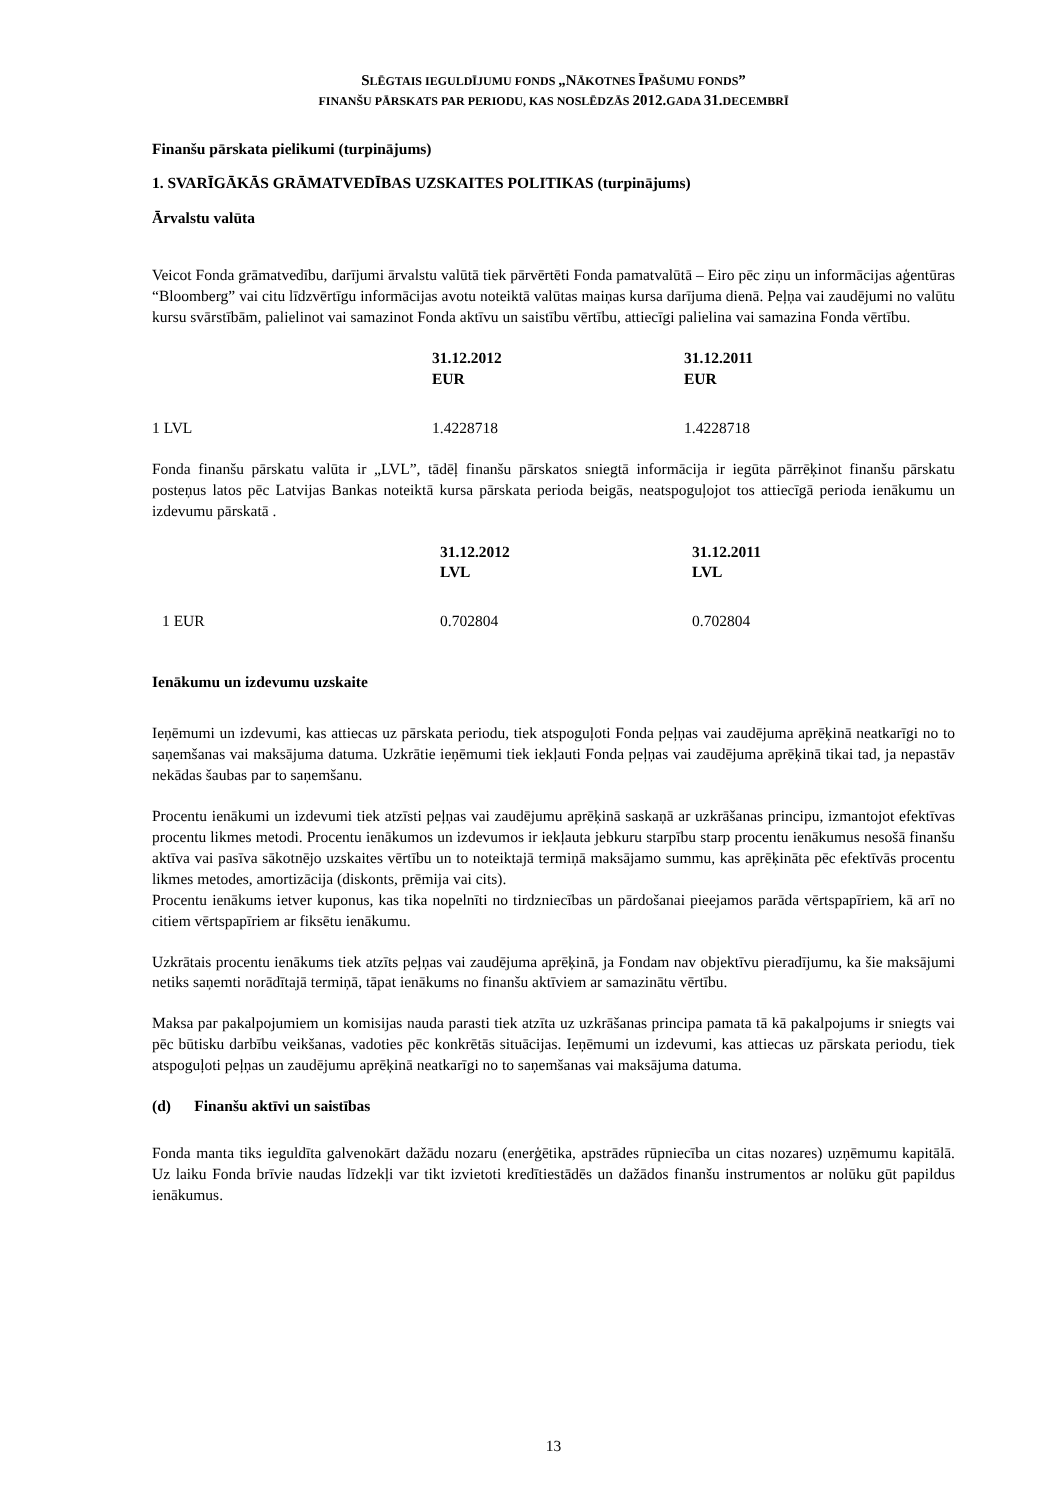SLĒGTAIS IEGULDĪJUMU FONDS „NĀKOTNES ĪPAŠUMU FONDS”
FINANŠU PĀRSKATS PAR PERIODU, KAS NOSLĒDZĀS 2012. GADA 31. DECEMBRĪ
Finanšu pārskata pielikumi (turpinājums)
1. SVARĪGĀKĀS GRĀMATVEDĪBAS UZSKAITES POLITIKAS (turpinājums)
Ārvalstu valūta
Veicot Fonda grāmatvedību, darījumi ārvalstu valūtā tiek pārvērtēti Fonda pamatvalūtā – Eiro pēc ziņu un informācijas aģentūras “Bloomberg” vai citu līdzvērtīgu informācijas avotu noteiktā valūtas maiņas kursa darījuma dienā. Peļņa vai zaudējumi no valūtu kursu svārstībām, palielinot vai samazinot Fonda aktīvu un saistību vērtību, attiecīgi palielina vai samazina Fonda vērtību.
| | 31.12.2012 EUR | 31.12.2011 EUR |
| --- | --- | --- |
| 1 LVL | 1.4228718 | 1.4228718 |
Fonda finanšu pārskatu valūta ir „LVL”, tādēļ finanšu pārskatos sniegtā informācija ir iegūta pārrēķinot finanšu pārskatu posteņus latos pēc Latvijas Bankas noteiktā kursa pārskata perioda beigās, neatspoguļojot tos attiecīgā perioda ienākumu un izdevumu pārskatā .
| | 31.12.2012 LVL | 31.12.2011 LVL |
| --- | --- | --- |
| 1 EUR | 0.702804 | 0.702804 |
Ienākumu un izdevumu uzskaite
Ieņēmumi un izdevumi, kas attiecas uz pārskata periodu, tiek atspoguļoti Fonda peļņas vai zaudējuma aprēķinā neatkarīgi no to saņemšanas vai maksājuma datuma. Uzkrātie ieņēmumi tiek iekļauti Fonda peļņas vai zaudējuma aprēķinā tikai tad, ja nepastāv nekādas šaubas par to saņemšanu.
Procentu ienākumi un izdevumi tiek atzīsti peļņas vai zaudējumu aprēķinā saskaņā ar uzkrāšanas principu, izmantojot efektīvas procentu likmes metodi. Procentu ienākumos un izdevumos ir iekļauta jebkuru starpību starp procentu ienākumus nesošā finanšu aktīva vai pasīva sākotnējo uzskaites vērtību un to noteiktajā termiņā maksājamo summu, kas aprēķināta pēc efektīvās procentu likmes metodes, amortizācija (diskonts, prēmija vai cits).
Procentu ienākums ietver kuponus, kas tika nopelnīti no tirdzniecības un pārdošanai pieejamos parāda vērtspapīriem, kā arī no citiem vērtspapīriem ar fiksētu ienākumu.
Uzkrātais procentu ienākums tiek atzīts peļņas vai zaudējuma aprēķinā, ja Fondam nav objektīvu pieradījumu, ka šie maksājumi netiks saņemti norādītajā termiņā, tāpat ienākums no finanšu aktīviem ar samazinātu vērtību.
Maksa par pakalpojumiem un komisijas nauda parasti tiek atzīta uz uzkrāšanas principa pamata tā kā pakalpojums ir sniegts vai pēc būtisku darbību veikšanas, vadoties pēc konkrētās situācijas. Ieņēmumi un izdevumi, kas attiecas uz pārskata periodu, tiek atspoguļoti peļņas un zaudējumu aprēķinā neatkarīgi no to saņemšanas vai maksājuma datuma.
(d) Finanšu aktīvi un saistības
Fonda manta tiks ieguldīta galvenokārt dažādu nozaru (enerģētika, apstrādes rūpniecība un citas nozares) uzņēmumu kapitālā. Uz laiku Fonda brīvie naudas līdzekļi var tikt izvietoti kredītiestādēs un dažādos finanšu instrumentos ar nolūku gūt papildus ienākumus.
13